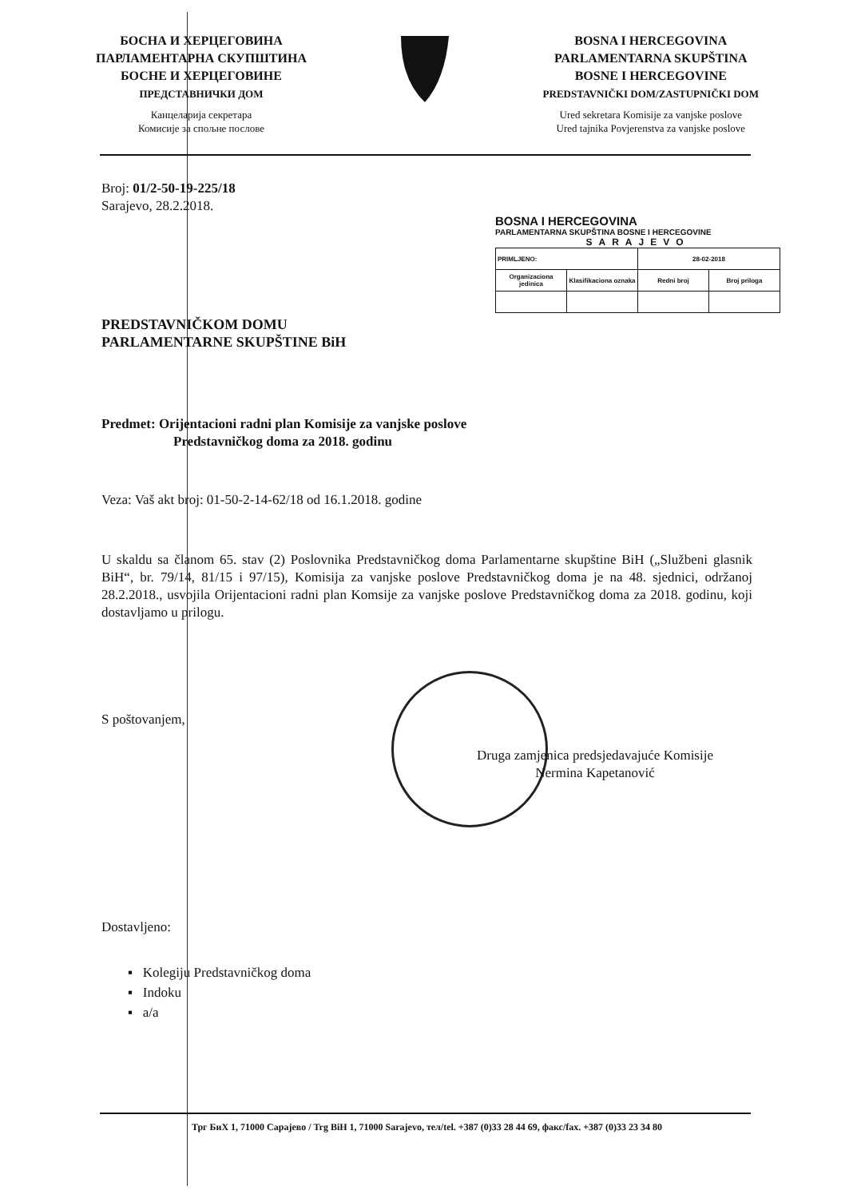БОСНА И ХЕРЦЕГОВИНА
ПАРЛАМЕНТАРНА СКУПШТИНА
БОСНЕ И ХЕРЦЕГОВИНЕ
ПРЕДСТАВНИЧКИ ДОМ
Канцеларија секретара
Комисије за спољне послове
BOSNA I HERCEGOVINA
PARLAMENTARNA SKUPŠTINA
BOSNE I HERCEGOVINE
PREDSTAVNIČKI DOM/ZASTUPNIČKI DOM
Ured sekretara Komisije za vanjske poslove
Ured tajnika Povjerenstva za vanjske poslove
Broj: 01/2-50-19-225/18
Sarajevo, 28.2.2018.
BOSNA I HERCEGOVINA
PARLAMENTARNA SKUPŠTINA BOSNE I HERCEGOVINE
SARAJEVO
| PRIMLJENO: | | 28-02-2018 | |
| Organizaciona jedinica | Klasifikaciona oznaka | Redni broj | Broj priloga |
PREDSTAVNIČKOM DOMU
PARLAMENTARNE SKUPŠTINE BiH
Predmet: Orijentacioni radni plan Komisije za vanjske poslove
Predstavničkog doma za 2018. godinu
Veza: Vaš akt broj: 01-50-2-14-62/18 od 16.1.2018. godine
U skaldu sa članom 65. stav (2) Poslovnika Predstavničkog doma Parlamentarne skupštine BiH („Službeni glasnik BiH“, br. 79/14, 81/15 i 97/15), Komisija za vanjske poslove Predstavničkog doma je na 48. sjednici, održanoj 28.2.2018., usvojila Orijentacioni radni plan Komsije za vanjske poslove Predstavničkog doma za 2018. godinu, koji dostavljamo u prilogu.
S poštovanjem,
Druga zamjenica predsjedavajuće Komisije
Nermina Kapetanović
Dostavljeno:
▪ Kolegiju Predstavničkog doma
▪ Indoku
▪ a/a
Трг БиХ 1, 71000 Сарајево / Trg BiH 1, 71000 Sarajevo, тел/tel. +387 (0)33 28 44 69, факс/fax. +387 (0)33 23 34 80